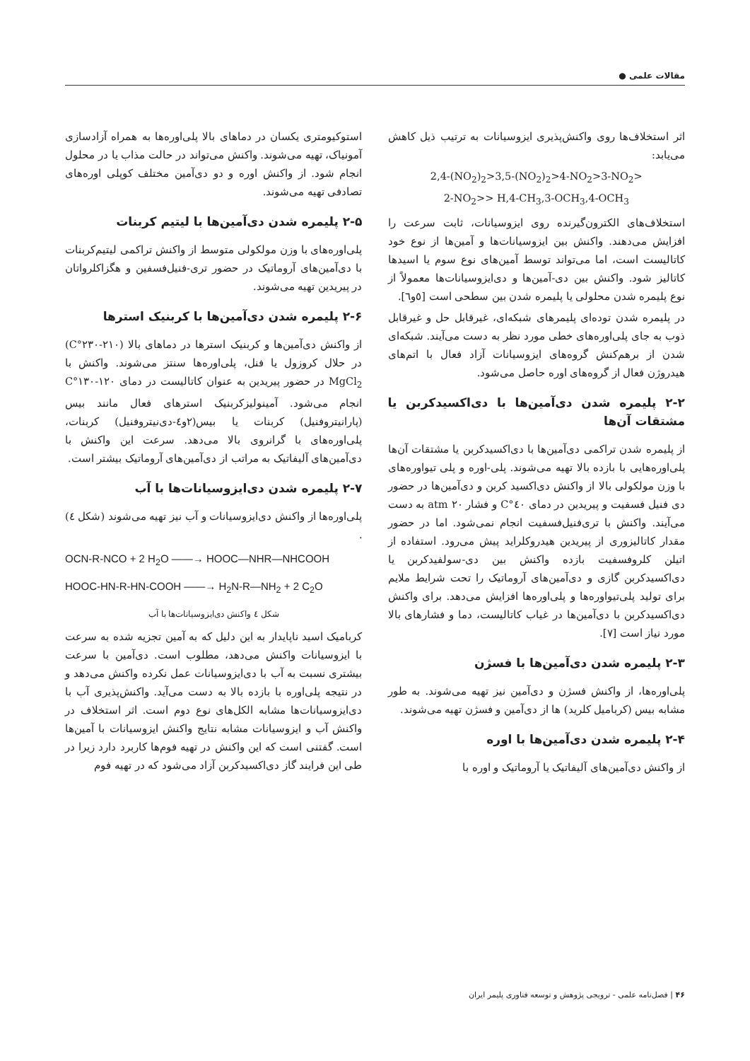مقالات علمی ●
اثر استخلاف‌ها روی واکنش‌پذیری ایزوسیانات به ترتیب ذیل کاهش می‌یابد:
2,4-(NO<sub>2</sub>)<sub>2</sub>>3,5-(NO<sub>2</sub>)<sub>2</sub>>4-NO<sub>2</sub>>3-NO<sub>2</sub>>
2-NO<sub>2</sub>>> H,4-CH<sub>3</sub>,3-OCH<sub>3</sub>,4-OCH<sub>3</sub>
استخلاف‌های الکترون‌گیرنده روی ایزوسیانات، ثابت سرعت را افزایش می‌دهند. واکنش بین ایزوسیانات‌ها و آمین‌ها از نوع خود کاتالیست است، اما می‌تواند توسط آمین‌های نوع سوم یا اسیدها کاتالیز شود. واکنش بین دی‌-آمین‌ها و دی‌ایزوسیانات‌ها معمولاً از نوع پلیمره شدن محلولی یا پلیمره شدن بین سطحی است [٥و٦].
در پلیمره شدن توده‌ای پلیمرهای شبکه‌ای، غیرقابل حل و غیرقابل ذوب به جای پلی‌اوره‌های خطی مورد نظر به دست می‌آیند. شبکه‌ای شدن از برهم‌کنش گروه‌های ایزوسیانات آزاد فعال با اتم‌های هیدروژن فعال از گروه‌های اوره حاصل می‌شود.
۲-۲ پلیمره شدن دی‌آمین‌ها با دی‌اکسیدکربن یا مشتقات آن‌ها
از پلیمره شدن تراکمی دی‌آمین‌ها با دی‌اکسیدکربن یا مشتقات آن‌ها پلی‌اوره‌هایی با بازده بالا تهیه می‌شوند. پلی-اوره و پلی تیواوره‌های با وزن مولکولی بالا از واکنش دی‌اکسید کربن و دی‌آمین‌ها در حضور دی فنیل فسفیت و پیریدین در دمای ٤٠°C و فشار ٢٠ atm به دست می‌آیند. واکنش با تری‌فنیل‌فسفیت انجام نمی‌شود. اما در حضور مقدار کاتالیزوری از پیریدین هیدروکلراید پیش می‌رود. استفاده از اتیلن کلروفسفیت بازده واکنش بین دی-سولفیدکربن یا دی‌اکسیدکربن گازی و دی‌آمین‌های آروماتیک را تحت شرایط ملایم برای تولید پلی‌تیواوره‌ها و پلی‌اوره‌ها افزایش می‌دهد. برای واکنش دی‌اکسیدکربن با دی‌آمین‌ها در غیاب کاتالیست، دما و فشارهای بالا مورد نیاز است [٧].
۲-۳ پلیمره شدن دی‌آمین‌ها با فسژن
پلی‌اوره‌ها، از واکنش فسژن و دی‌آمین نیز تهیه می‌شوند. به طور مشابه بیس (کربامیل کلرید) ها از دی‌آمین و فسژن تهیه می‌شوند.
۲-۴ پلیمره شدن دی‌آمین‌ها با اوره
از واکنش دی‌آمین‌های آلیفاتیک یا آروماتیک و اوره با
استوکیومتری یکسان در دماهای بالا پلی‌اوره‌ها به همراه آزادسازی آمونیاک، تهیه می‌شوند. واکنش می‌تواند در حالت مذاب یا در محلول انجام شود. از واکنش اوره و دو دی‌آمین مختلف کوپلی اوره‌های تصادفی تهیه می‌شوند.
۲-۵ پلیمره شدن دی‌آمین‌ها با لیتیم کربنات
پلی‌اوره‌های با وزن مولکولی متوسط از واکنش تراکمی لیتیم‌کربنات با دی‌آمین‌های آروماتیک در حضور تری-فنیل‌فسفین و هگزاکلرواتان در پیریدین تهیه می‌شوند.
۲-۶ پلیمره شدن دی‌آمین‌ها با کربنیک استرها
از واکنش دی‌آمین‌ها و کربنیک استرها در دماهای بالا (٢١٠-٢٣٠°C) در حلال کروزول یا فنل، پلی‌اوره‌ها سنتز می‌شوند. واکنش با MgCl<sub>2</sub> در حضور پیریدین به عنوان کاتالیست در دمای ١٢٠-١٣٠°C انجام می‌شود. آمینولیزکربنیک استرهای فعال مانند بیس (پارانیتروفنیل) کربنات یا بیس(٢و٤-دی‌نیتروفنیل) کربنات، پلی‌اوره‌های با گرانروی بالا می‌دهد. سرعت این واکنش با دی‌آمین‌های آلیفاتیک به مراتب از دی‌آمین‌های آروماتیک بیشتر است.
۲-۷ پلیمره شدن دی‌ایزوسیانات‌ها با آب
پلی‌اوره‌ها از واکنش دی‌ایزوسیانات و آب نیز تهیه می‌شوند (شکل ٤) .
OCN-R-NCO + 2 H<sub>2</sub>O ——→ HOOC—NHR—NHCOOH
HOOC-HN-R-HN-COOH ——→ H<sub>2</sub>N-R—NH<sub>2</sub> + 2 C<sub>2</sub>O
شکل ٤ واکنش دی‌ایزوسیانات‌ها با آب
کربامیک اسید ناپایدار به این دلیل که به آمین تجزیه شده به سرعت با ایزوسیانات واکنش می‌دهد، مطلوب است. دی‌آمین با سرعت بیشتری نسبت به آب با دی‌ایزوسیانات عمل نکرده واکنش می‌دهد و در نتیجه پلی‌اوره با بازده بالا به دست می‌آید. واکنش‌پذیری آب با دی‌ایزوسیانات‌ها مشابه الکل‌های نوع دوم است. اثر استخلاف در واکنش آب و ایزوسیانات مشابه نتایج واکنش ایزوسیانات با آمین‌ها است. گفتنی است که این واکنش در تهیه فوم‌ها کاربرد دارد زیرا در طی این فرایند گاز دی‌اکسیدکربن آزاد می‌شود که در تهیه فوم
۴۶ | فصل‌نامه علمی - ترویجی پژوهش و توسعه فناوری پلیمر ایران